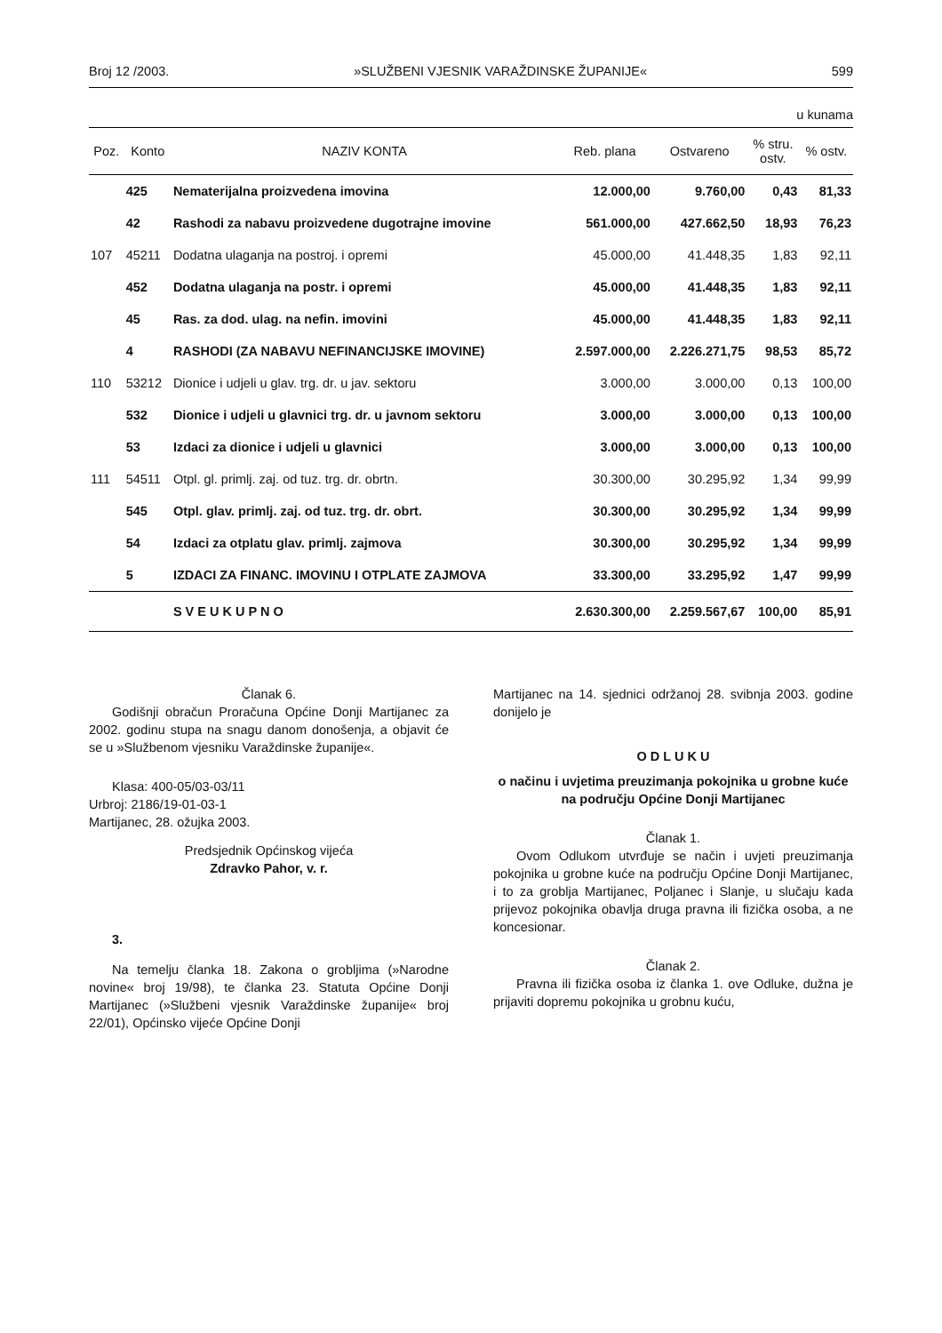Broj 12 /2003. »SLUŽBENI VJESNIK VARAŽDINSKE ŽUPANIJE« 599
u kunama
| Poz. | Konto | NAZIV KONTA | Reb. plana | Ostvareno | % stru. ostv. | % ostv. |
| --- | --- | --- | --- | --- | --- | --- |
| | 425 | Nematerijalna proizvedena imovina | 12.000,00 | 9.760,00 | 0,43 | 81,33 |
| | 42 | Rashodi za nabavu proizvedene dugotrajne imovine | 561.000,00 | 427.662,50 | 18,93 | 76,23 |
| 107 | 45211 | Dodatna ulaganja na postroj. i opremi | 45.000,00 | 41.448,35 | 1,83 | 92,11 |
| | 452 | Dodatna ulaganja na postr. i opremi | 45.000,00 | 41.448,35 | 1,83 | 92,11 |
| | 45 | Ras. za dod. ulag. na nefin. imovini | 45.000,00 | 41.448,35 | 1,83 | 92,11 |
| | 4 | RASHODI (ZA NABAVU NEFINANCIJSKE IMOVINE) | 2.597.000,00 | 2.226.271,75 | 98,53 | 85,72 |
| 110 | 53212 | Dionice i udjeli u glav. trg. dr. u jav. sektoru | 3.000,00 | 3.000,00 | 0,13 | 100,00 |
| | 532 | Dionice i udjeli u glavnici trg. dr. u javnom sektoru | 3.000,00 | 3.000,00 | 0,13 | 100,00 |
| | 53 | Izdaci za dionice i udjeli u glavnici | 3.000,00 | 3.000,00 | 0,13 | 100,00 |
| 111 | 54511 | Otpl. gl. primlj. zaj. od tuz. trg. dr. obrtn. | 30.300,00 | 30.295,92 | 1,34 | 99,99 |
| | 545 | Otpl. glav. primlj. zaj. od tuz. trg. dr. obrt. | 30.300,00 | 30.295,92 | 1,34 | 99,99 |
| | 54 | Izdaci za otplatu glav. primlj. zajmova | 30.300,00 | 30.295,92 | 1,34 | 99,99 |
| | 5 | IZDACI ZA FINANC. IMOVINU I OTPLATE ZAJMOVA | 33.300,00 | 33.295,92 | 1,47 | 99,99 |
| | | S V E U K U P N O | 2.630.300,00 | 2.259.567,67 | 100,00 | 85,91 |
Članak 6.
Godišnji obračun Proračuna Općine Donji Martijanec za 2002. godinu stupa na snagu danom donošenja, a objavit će se u »Službenom vjesniku Varaždinske županije«.
Klasa: 400-05/03-03/11
Urbroj: 2186/19-01-03-1
Martijanec, 28. ožujka 2003.
Predsjednik Općinskog vijeća
Zdravko Pahor, v. r.
3.
Na temelju članka 18. Zakona o grobljima (»Narodne novine« broj 19/98), te članka 23. Statuta Općine Donji Martijanec (»Službeni vjesnik Varaždinske županije« broj 22/01), Općinsko vijeće Općine Donji
Martijanec na 14. sjednici održanoj 28. svibnja 2003. godine donijelo je
O D L U K U
o načinu i uvjetima preuzimanja pokojnika u grobne kuće na području Općine Donji Martijanec
Članak 1.
Ovom Odlukom utvrđuje se način i uvjeti preuzimanja pokojnika u grobne kuće na području Općine Donji Martijanec, i to za groblja Martijanec, Poljanec i Slanje, u slučaju kada prijevoz pokojnika obavlja druga pravna ili fizička osoba, a ne koncesionar.
Članak 2.
Pravna ili fizička osoba iz članka 1. ove Odluke, dužna je prijaviti dopremu pokojnika u grobnu kuću,